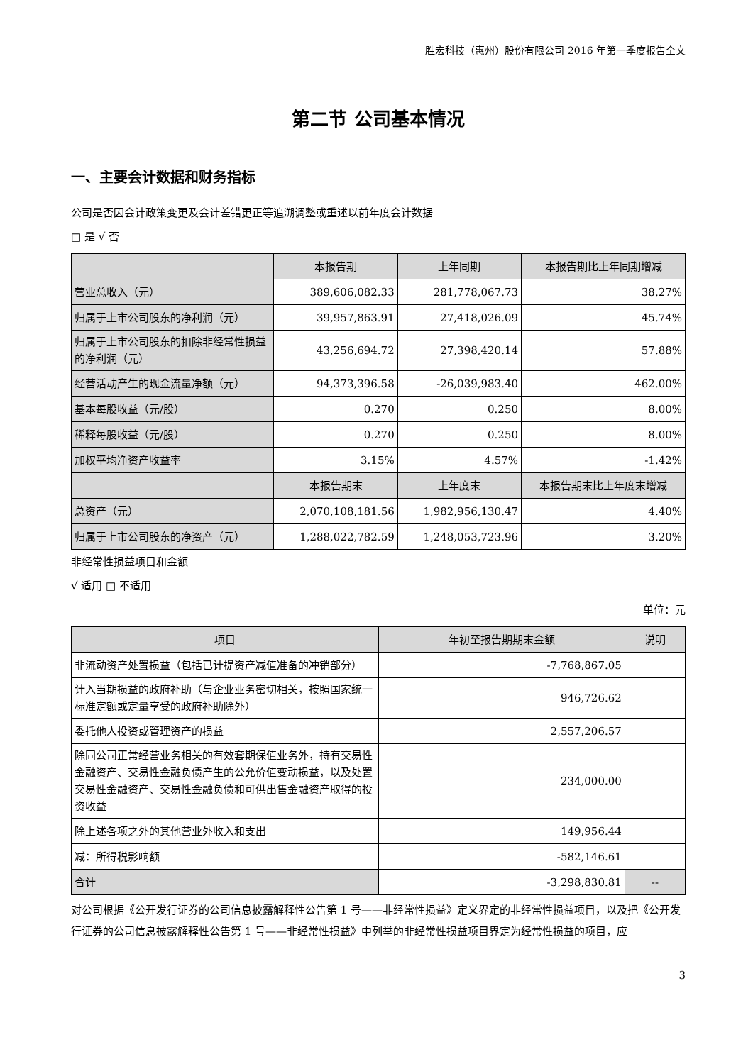胜宏科技（惠州）股份有限公司 2016 年第一季度报告全文
第二节 公司基本情况
一、主要会计数据和财务指标
公司是否因会计政策变更及会计差错更正等追溯调整或重述以前年度会计数据
□ 是 √ 否
| | 本报告期 | 上年同期 | 本报告期比上年同期增减 |
| --- | --- | --- | --- |
| 营业总收入（元） | 389,606,082.33 | 281,778,067.73 | 38.27% |
| 归属于上市公司股东的净利润（元） | 39,957,863.91 | 27,418,026.09 | 45.74% |
| 归属于上市公司股东的扣除非经常性损益的净利润（元） | 43,256,694.72 | 27,398,420.14 | 57.88% |
| 经营活动产生的现金流量净额（元） | 94,373,396.58 | -26,039,983.40 | 462.00% |
| 基本每股收益（元/股） | 0.270 | 0.250 | 8.00% |
| 稀释每股收益（元/股） | 0.270 | 0.250 | 8.00% |
| 加权平均净资产收益率 | 3.15% | 4.57% | -1.42% |
| | 本报告期末 | 上年度末 | 本报告期末比上年度末增减 |
| 总资产（元） | 2,070,108,181.56 | 1,982,956,130.47 | 4.40% |
| 归属于上市公司股东的净资产（元） | 1,288,022,782.59 | 1,248,053,723.96 | 3.20% |
非经常性损益项目和金额
√ 适用 □ 不适用
单位：元
| 项目 | 年初至报告期期末金额 | 说明 |
| --- | --- | --- |
| 非流动资产处置损益（包括已计提资产减值准备的冲销部分） | -7,768,867.05 | |
| 计入当期损益的政府补助（与企业业务密切相关，按照国家统一标准定额或定量享受的政府补助除外） | 946,726.62 | |
| 委托他人投资或管理资产的损益 | 2,557,206.57 | |
| 除同公司正常经营业务相关的有效套期保值业务外，持有交易性金融资产、交易性金融负债产生的公允价值变动损益，以及处置交易性金融资产、交易性金融负债和可供出售金融资产取得的投资收益 | 234,000.00 | |
| 除上述各项之外的其他营业外收入和支出 | 149,956.44 | |
| 减：所得税影响额 | -582,146.61 | |
| 合计 | -3,298,830.81 | -- |
对公司根据《公开发行证券的公司信息披露解释性公告第 1 号——非经常性损益》定义界定的非经常性损益项目，以及把《公开发行证券的公司信息披露解释性公告第 1 号——非经常性损益》中列举的非经常性损益项目界定为经常性损益的项目，应
3